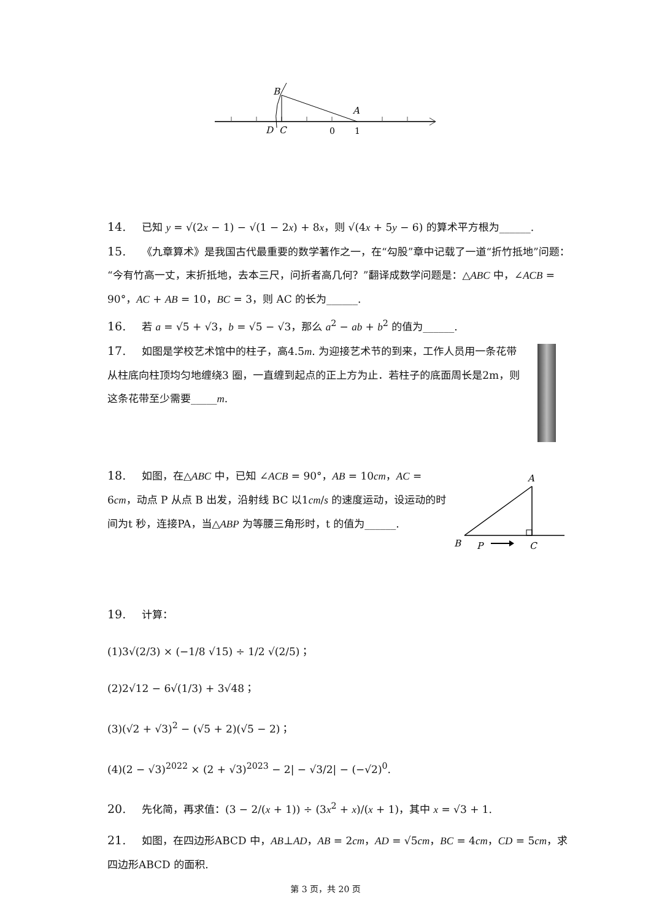B
A
D
C
0
1
14. 已知 y = √(2x − 1) − √(1 − 2x) + 8x，则 √(4x + 5y − 6) 的算术平方根为______.
15. 《九章算术》是我国古代最重要的数学著作之一，在“勾股”章中记载了一道“折竹抵地”问题：“今有竹高一丈，末折抵地，去本三尺，问折者高几何？”翻译成数学问题是：△ABC 中，∠ACB = 90°，AC + AB = 10，BC = 3，则 AC 的长为______.
16. 若 a = √5 + √3，b = √5 − √3，那么 a<sup>2</sup> − ab + b<sup>2</sup> 的值为______.
17. 如图是学校艺术馆中的柱子，高4.5m. 为迎接艺术节的到来，工作人员用一条花带从柱底向柱顶均匀地缠绕3 圈，一直缠到起点的正上方为止．若柱子的底面周长是2m，则这条花带至少需要_____m.
18. 如图，在△ABC 中，已知 ∠ACB = 90°，AB = 10cm，AC = 6cm，动点 P 从点 B 出发，沿射线 BC 以1cm/s 的速度运动，设运动的时间为t 秒，连接PA，当△ABP 为等腰三角形时，t 的值为______.
A
B
P
C
19. 计算：
(1)3√(2/3) × (−1/8 √15) ÷ 1/2 √(2/5)；
(2)2√12 − 6√(1/3) + 3√48；
(3)(√2 + √3)<sup>2</sup> − (√5 + 2)(√5 − 2)；
(4)(2 − √3)<sup>2022</sup> × (2 + √3)<sup>2023</sup> − 2| − √3/2| − (−√2)<sup>0</sup>.
20. 先化简，再求值：(3 − 2/(x + 1)) ÷ (3x<sup>2</sup> + x)/(x + 1)，其中 x = √3 + 1.
21. 如图，在四边形ABCD 中，AB⊥AD，AB = 2cm，AD = √5cm，BC = 4cm，CD = 5cm，求四边形ABCD 的面积.
第 3 页，共 20 页